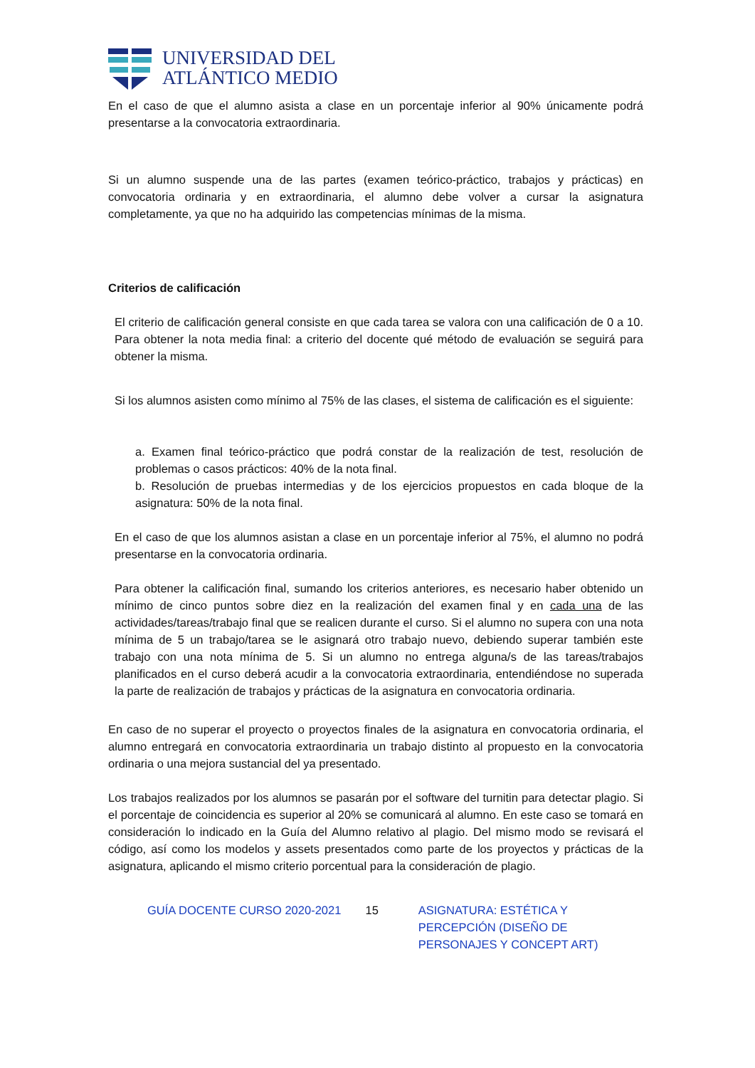UNIVERSIDAD DEL
ATLÁNTICO MEDIO
En el caso de que el alumno asista a clase en un porcentaje inferior al 90% únicamente podrá presentarse a la convocatoria extraordinaria.
Si un alumno suspende una de las partes (examen teórico-práctico, trabajos y prácticas) en convocatoria ordinaria y en extraordinaria, el alumno debe volver a cursar la asignatura completamente, ya que no ha adquirido las competencias mínimas de la misma.
Criterios de calificación
El criterio de calificación general consiste en que cada tarea se valora con una calificación de 0 a 10. Para obtener la nota media final: a criterio del docente qué método de evaluación se seguirá para obtener la misma.
Si los alumnos asisten como mínimo al 75% de las clases, el sistema de calificación es el siguiente:
a. Examen final teórico-práctico que podrá constar de la realización de test, resolución de problemas o casos prácticos: 40% de la nota final.
b. Resolución de pruebas intermedias y de los ejercicios propuestos en cada bloque de la asignatura: 50% de la nota final.
En el caso de que los alumnos asistan a clase en un porcentaje inferior al 75%, el alumno no podrá presentarse en la convocatoria ordinaria.
Para obtener la calificación final, sumando los criterios anteriores, es necesario haber obtenido un mínimo de cinco puntos sobre diez en la realización del examen final y en cada una de las actividades/tareas/trabajo final que se realicen durante el curso. Si el alumno no supera con una nota mínima de 5 un trabajo/tarea se le asignará otro trabajo nuevo, debiendo superar también este trabajo con una nota mínima de 5. Si un alumno no entrega alguna/s de las tareas/trabajos planificados en el curso deberá acudir a la convocatoria extraordinaria, entendiéndose no superada la parte de realización de trabajos y prácticas de la asignatura en convocatoria ordinaria.
En caso de no superar el proyecto o proyectos finales de la asignatura en convocatoria ordinaria, el alumno entregará en convocatoria extraordinaria un trabajo distinto al propuesto en la convocatoria ordinaria o una mejora sustancial del ya presentado.
Los trabajos realizados por los alumnos se pasarán por el software del turnitin para detectar plagio. Si el porcentaje de coincidencia es superior al 20% se comunicará al alumno. En este caso se tomará en consideración lo indicado en la Guía del Alumno relativo al plagio. Del mismo modo se revisará el código, así como los modelos y assets presentados como parte de los proyectos y prácticas de la asignatura, aplicando el mismo criterio porcentual para la consideración de plagio.
GUÍA DOCENTE CURSO 2020-2021 15 ASIGNATURA: ESTÉTICA Y PERCEPCIÓN (DISEÑO DE PERSONAJES Y CONCEPT ART)